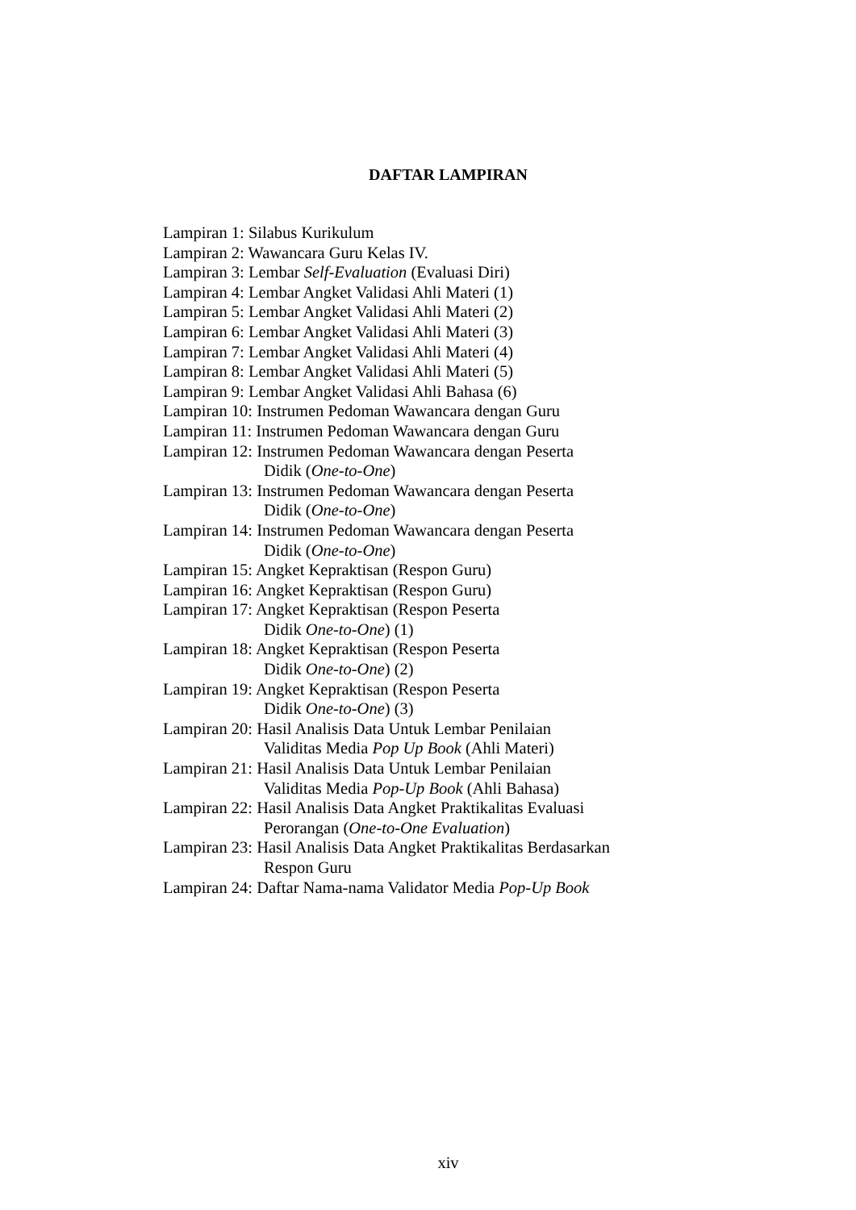DAFTAR LAMPIRAN
Lampiran 1: Silabus Kurikulum
Lampiran 2: Wawancara Guru Kelas IV.
Lampiran 3: Lembar Self-Evaluation (Evaluasi Diri)
Lampiran 4: Lembar Angket Validasi Ahli Materi (1)
Lampiran 5: Lembar Angket Validasi Ahli Materi (2)
Lampiran 6: Lembar Angket Validasi Ahli Materi (3)
Lampiran 7: Lembar Angket Validasi Ahli Materi (4)
Lampiran 8: Lembar Angket Validasi Ahli Materi (5)
Lampiran 9: Lembar Angket Validasi Ahli Bahasa (6)
Lampiran 10: Instrumen Pedoman Wawancara dengan Guru
Lampiran 11: Instrumen Pedoman Wawancara dengan Guru
Lampiran 12: Instrumen Pedoman Wawancara dengan Peserta
Didik (One-to-One)
Lampiran 13: Instrumen Pedoman Wawancara dengan Peserta
Didik (One-to-One)
Lampiran 14: Instrumen Pedoman Wawancara dengan Peserta
Didik (One-to-One)
Lampiran 15: Angket Kepraktisan (Respon Guru)
Lampiran 16: Angket Kepraktisan (Respon Guru)
Lampiran 17: Angket Kepraktisan (Respon Peserta
Didik One-to-One) (1)
Lampiran 18: Angket Kepraktisan (Respon Peserta
Didik One-to-One) (2)
Lampiran 19: Angket Kepraktisan (Respon Peserta
Didik One-to-One) (3)
Lampiran 20: Hasil Analisis Data Untuk Lembar Penilaian
Validitas Media Pop Up Book (Ahli Materi)
Lampiran 21: Hasil Analisis Data Untuk Lembar Penilaian
Validitas Media Pop-Up Book (Ahli Bahasa)
Lampiran 22: Hasil Analisis Data Angket Praktikalitas Evaluasi
Perorangan (One-to-One Evaluation)
Lampiran 23: Hasil Analisis Data Angket Praktikalitas Berdasarkan
Respon Guru
Lampiran 24: Daftar Nama-nama Validator Media Pop-Up Book
xiv